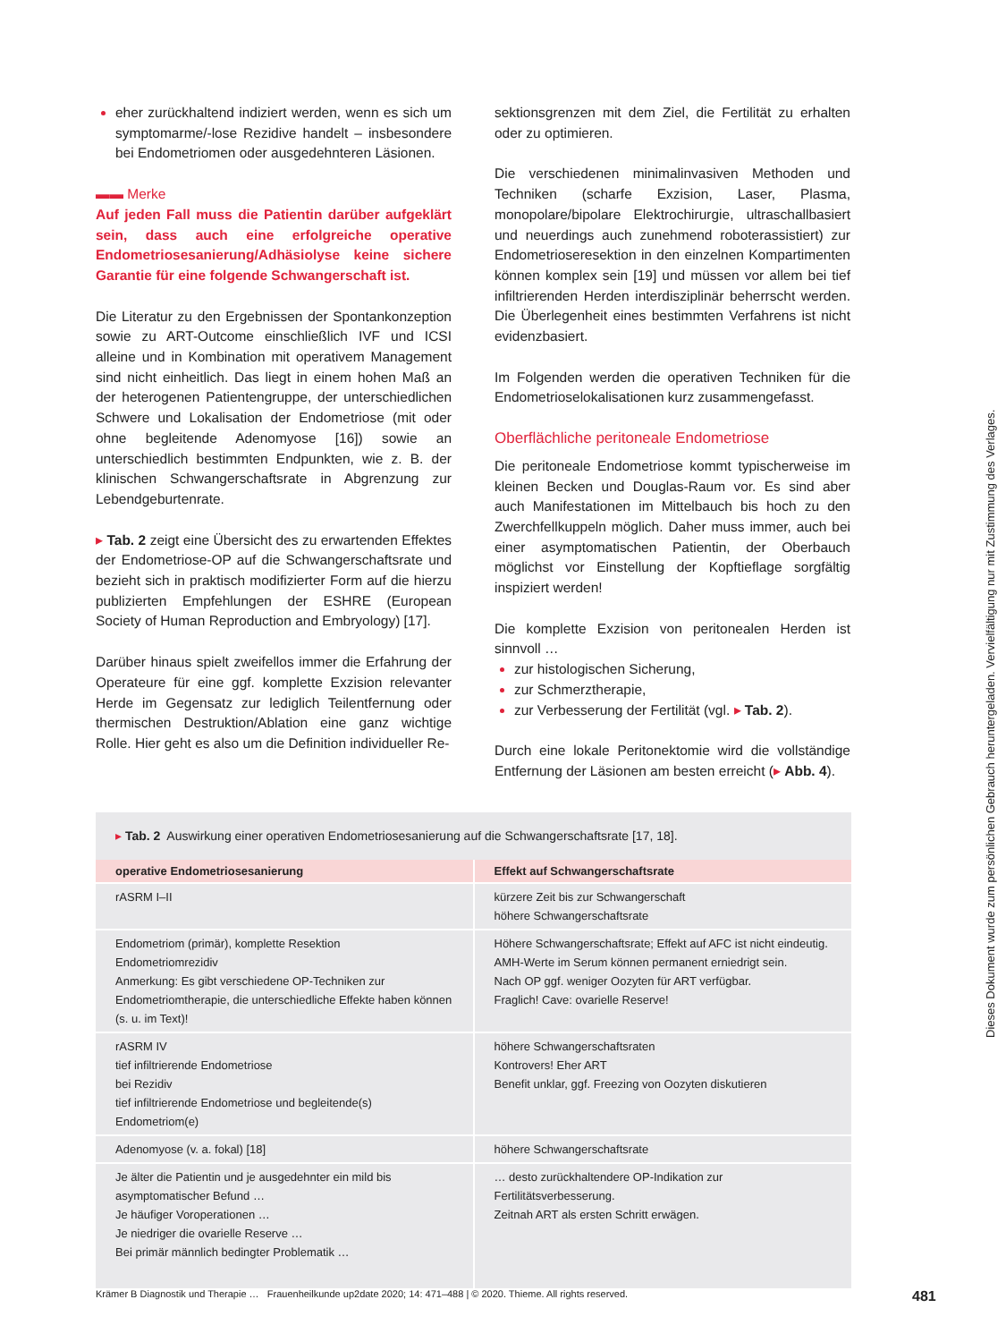eher zurückhaltend indiziert werden, wenn es sich um symptomarme/-lose Rezidive handelt – insbesondere bei Endometriomen oder ausgedehnteren Läsionen.
▬▬ Merke
Auf jeden Fall muss die Patientin darüber aufgeklärt sein, dass auch eine erfolgreiche operative Endometriosesanierung/Adhäsiolyse keine sichere Garantie für eine folgende Schwangerschaft ist.
Die Literatur zu den Ergebnissen der Spontankonzeption sowie zu ART-Outcome einschließlich IVF und ICSI alleine und in Kombination mit operativem Management sind nicht einheitlich. Das liegt in einem hohen Maß an der heterogenen Patientengruppe, der unterschiedlichen Schwere und Lokalisation der Endometriose (mit oder ohne begleitende Adenomyose [16]) sowie an unterschiedlich bestimmten Endpunkten, wie z. B. der klinischen Schwangerschaftsrate in Abgrenzung zur Lebendgeburtenrate.
▸ Tab. 2 zeigt eine Übersicht des zu erwartenden Effektes der Endometriose-OP auf die Schwangerschaftsrate und bezieht sich in praktisch modifizierter Form auf die hierzu publizierten Empfehlungen der ESHRE (European Society of Human Reproduction and Embryology) [17].
Darüber hinaus spielt zweifellos immer die Erfahrung der Operateure für eine ggf. komplette Exzision relevanter Herde im Gegensatz zur lediglich Teilentfernung oder thermischen Destruktion/Ablation eine ganz wichtige Rolle. Hier geht es also um die Definition individueller Re-
sektionsgrenzen mit dem Ziel, die Fertilität zu erhalten oder zu optimieren.
Die verschiedenen minimalinvasiven Methoden und Techniken (scharfe Exzision, Laser, Plasma, monopolare/bipolare Elektrochirurgie, ultraschallbasiert und neuerdings auch zunehmend roboterassistiert) zur Endometrioseresektion in den einzelnen Kompartimenten können komplex sein [19] und müssen vor allem bei tief infiltrierenden Herden interdisziplinär beherrscht werden. Die Überlegenheit eines bestimmten Verfahrens ist nicht evidenzbasiert.
Im Folgenden werden die operativen Techniken für die Endometrioselokalisationen kurz zusammengefasst.
Oberflächliche peritoneale Endometriose
Die peritoneale Endometriose kommt typischerweise im kleinen Becken und Douglas-Raum vor. Es sind aber auch Manifestationen im Mittelbauch bis hoch zu den Zwerchfellkuppeln möglich. Daher muss immer, auch bei einer asymptomatischen Patientin, der Oberbauch möglichst vor Einstellung der Kopftieflage sorgfältig inspiziert werden!
Die komplette Exzision von peritonealen Herden ist sinnvoll …
zur histologischen Sicherung,
zur Schmerztherapie,
zur Verbesserung der Fertilität (vgl. ▸ Tab. 2).
Durch eine lokale Peritonektomie wird die vollständige Entfernung der Läsionen am besten erreicht (▸ Abb. 4).
▸ Tab. 2 Auswirkung einer operativen Endometriosesanierung auf die Schwangerschaftsrate [17, 18].
| operative Endometriosesanierung | Effekt auf Schwangerschaftsrate |
| --- | --- |
| rASRM I–II | kürzere Zeit bis zur Schwangerschaft höhere Schwangerschaftsrate |
| Endometriom (primär), komplette Resektion Endometriomrezidiv Anmerkung: Es gibt verschiedene OP-Techniken zur Endometriomtherapie, die unterschiedliche Effekte haben können (s. u. im Text)! | Höhere Schwangerschaftsrate; Effekt auf AFC ist nicht eindeutig. AMH-Werte im Serum können permanent erniedrigt sein. Nach OP ggf. weniger Oozyten für ART verfügbar. Fraglich! Cave: ovarielle Reserve! |
| rASRM IV tief infiltrierende Endometriose bei Rezidiv tief infiltrierende Endometriose und begleitende(s) Endometriom(e) | höhere Schwangerschaftsraten Kontrovers! Eher ART Benefit unklar, ggf. Freezing von Oozyten diskutieren |
| Adenomyose (v. a. fokal) [18] | höhere Schwangerschaftsrate |
| Je älter die Patientin und je ausgedehnter ein mild bis asymptomatischer Befund … Je häufiger Voroperationen … Je niedriger die ovarielle Reserve … Bei primär männlich bedingter Problematik … | … desto zurückhaltendere OP-Indikation zur Fertilitätsverbesserung. Zeitnah ART als ersten Schritt erwägen. |
Krämer B Diagnostik und Therapie … Frauenheilkunde up2date 2020; 14: 471–488 | © 2020. Thieme. All rights reserved.
481
Dieses Dokument wurde zum persönlichen Gebrauch heruntergeladen. Vervielfältigung nur mit Zustimmung des Verlages.